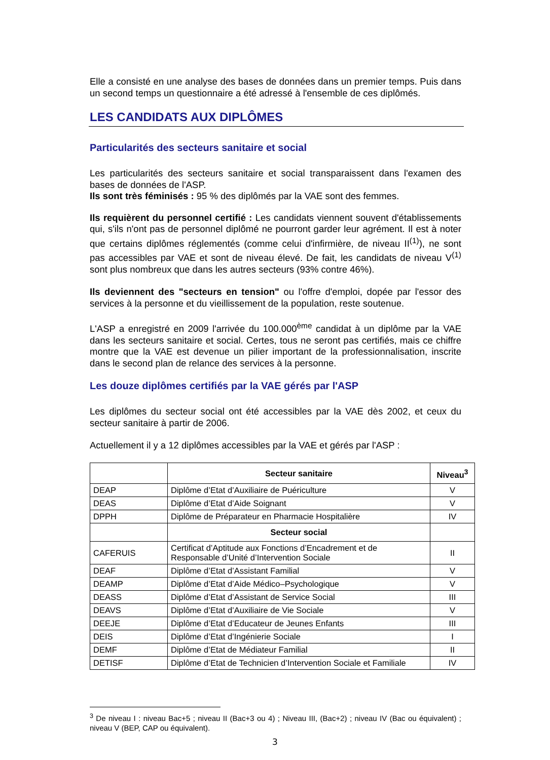Elle a consisté en une analyse des bases de données dans un premier temps. Puis dans un second temps un questionnaire a été adressé à l'ensemble de ces diplômés.
LES CANDIDATS AUX DIPLÔMES
Particularités des secteurs sanitaire et social
Les particularités des secteurs sanitaire et social transparaissent dans l'examen des bases de données de l'ASP.
Ils sont très féminisés : 95 % des diplômés par la VAE sont des femmes.
Ils requièrent du personnel certifié : Les candidats viennent souvent d'établissements qui, s'ils n'ont pas de personnel diplômé ne pourront garder leur agrément. Il est à noter que certains diplômes réglementés (comme celui d'infirmière, de niveau II<sup>(1)</sup>), ne sont pas accessibles par VAE et sont de niveau élevé. De fait, les candidats de niveau V<sup>(1)</sup> sont plus nombreux que dans les autres secteurs (93% contre 46%).
Ils deviennent des "secteurs en tension" ou l'offre d'emploi, dopée par l'essor des services à la personne et du vieillissement de la population, reste soutenue.
L'ASP a enregistré en 2009 l'arrivée du 100.000<sup>ème</sup> candidat à un diplôme par la VAE dans les secteurs sanitaire et social. Certes, tous ne seront pas certifiés, mais ce chiffre montre que la VAE est devenue un pilier important de la professionnalisation, inscrite dans le second plan de relance des services à la personne.
Les douze diplômes certifiés par la VAE gérés par l'ASP
Les diplômes du secteur social ont été accessibles par la VAE dès 2002, et ceux du secteur sanitaire à partir de 2006.
Actuellement il y a 12 diplômes accessibles par la VAE et gérés par l'ASP :
| | Secteur sanitaire | Niveau<sup>3</sup> |
| --- | --- | --- |
| DEAP | Diplôme d’Etat d’Auxiliaire de Puériculture | V |
| DEAS | Diplôme d’Etat d’Aide Soignant | V |
| DPPH | Diplôme de Préparateur en Pharmacie Hospitalière | IV |
| | Secteur social | |
| CAFERUIS | Certificat d’Aptitude aux Fonctions d’Encadrement et de Responsable d’Unité d’Intervention Sociale | II |
| DEAF | Diplôme d’Etat d’Assistant Familial | V |
| DEAMP | Diplôme d’Etat d’Aide Médico–Psychologique | V |
| DEASS | Diplôme d’Etat d’Assistant de Service Social | III |
| DEAVS | Diplôme d’Etat d’Auxiliaire de Vie Sociale | V |
| DEEJE | Diplôme d’Etat d’Educateur de Jeunes Enfants | III |
| DEIS | Diplôme d’Etat d’Ingénierie Sociale | I |
| DEMF | Diplôme d’Etat de Médiateur Familial | II |
| DETISF | Diplôme d’Etat de Technicien d’Intervention Sociale et Familiale | IV |
<sup>3</sup> De niveau I : niveau Bac+5 ; niveau II (Bac+3 ou 4) ; Niveau III, (Bac+2) ; niveau IV (Bac ou équivalent) ; niveau V (BEP, CAP ou équivalent).
3